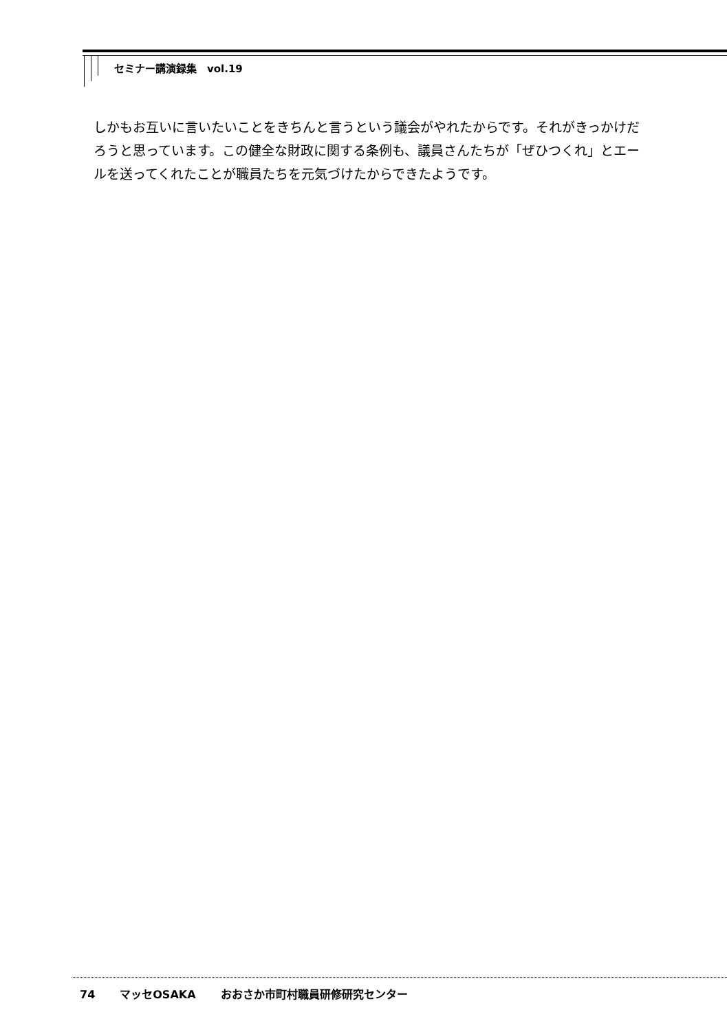セミナー講演録集　vol.19
しかもお互いに言いたいことをきちんと言うという議会がやれたからです。それがきっかけだろうと思っています。この健全な財政に関する条例も、議員さんたちが「ぜひつくれ」とエールを送ってくれたことが職員たちを元気づけたからできたようです。
74 マッセOSAKA おおさか市町村職員研修研究センター